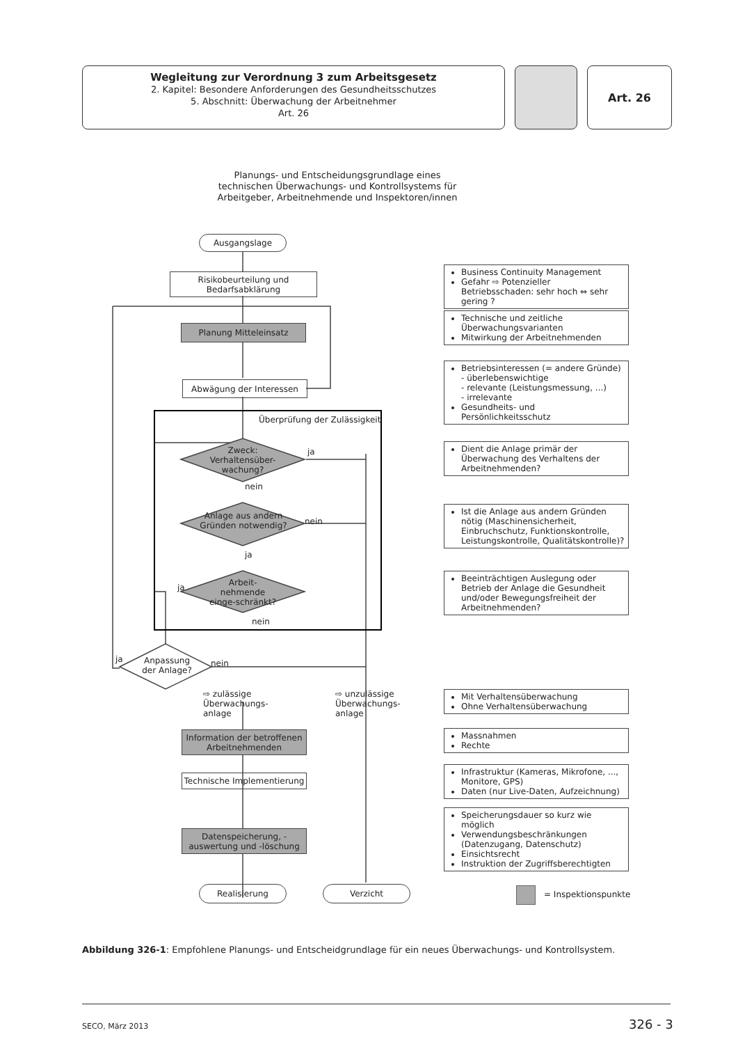Wegleitung zur Verordnung 3 zum Arbeitsgesetz
2. Kapitel: Besondere Anforderungen des Gesundheitsschutzes
5. Abschnitt: Überwachung der Arbeitnehmer
Art. 26
Art. 26
Planungs- und Entscheidungsgrundlage eines technischen Überwachungs- und Kontrollsystems für Arbeitgeber, Arbeitnehmende und Inspektoren/innen
Ausgangslage
Risikobeurteilung und Bedarfsabklärung
Planung Mitteleinsatz
Abwägung der Interessen
Überprüfung der Zulässigkeit
Zweck: Verhaltensüber-wachung?
ja
nein
Anlage aus andern Gründen notwendig?
nein
ja
Arbeit-nehmende einge-schränkt?
ja
nein
Anpassung der Anlage?
ja nein
⇨ zulässige
Überwachungs-
anlage
⇨ unzulässige
Überwachungs-
anlage
Information der betroffenen Arbeitnehmenden
Technische Implementierung
Datenspeicherung, -auswertung und -löschung
Realisierung Verzicht
Business Continuity Management
Gefahr ⇨ Potenzieller Betriebsschaden: sehr hoch ⇔ sehr gering ?
Technische und zeitliche Überwachungsvarianten
Mitwirkung der Arbeitnehmenden
Betriebsinteressen (= andere Gründe)
- überlebenswichtige
- relevante (Leistungsmessung, ...)
- irrelevante
Gesundheits- und Persönlichkeitsschutz
Dient die Anlage primär der Überwachung des Verhaltens der Arbeitnehmenden?
Ist die Anlage aus andern Gründen nötig (Maschinensicherheit, Einbruchschutz, Funktionskontrolle, Leistungskontrolle, Qualitätskontrolle)?
Beeinträchtigen Auslegung oder Betrieb der Anlage die Gesundheit und/oder Bewegungsfreiheit der Arbeitnehmenden?
Mit Verhaltensüberwachung
Ohne Verhaltensüberwachung
Massnahmen
Rechte
Infrastruktur (Kameras, Mikrofone, ..., Monitore, GPS)
Daten (nur Live-Daten, Aufzeichnung)
Speicherungsdauer so kurz wie möglich
Verwendungsbeschränkungen (Datenzugang, Datenschutz)
Einsichtsrecht
Instruktion der Zugriffsberechtigten
= Inspektionspunkte
Abbildung 326-1: Empfohlene Planungs- und Entscheidgrundlage für ein neues Überwachungs- und Kontrollsystem.
SECO, März 2013 326 - 3